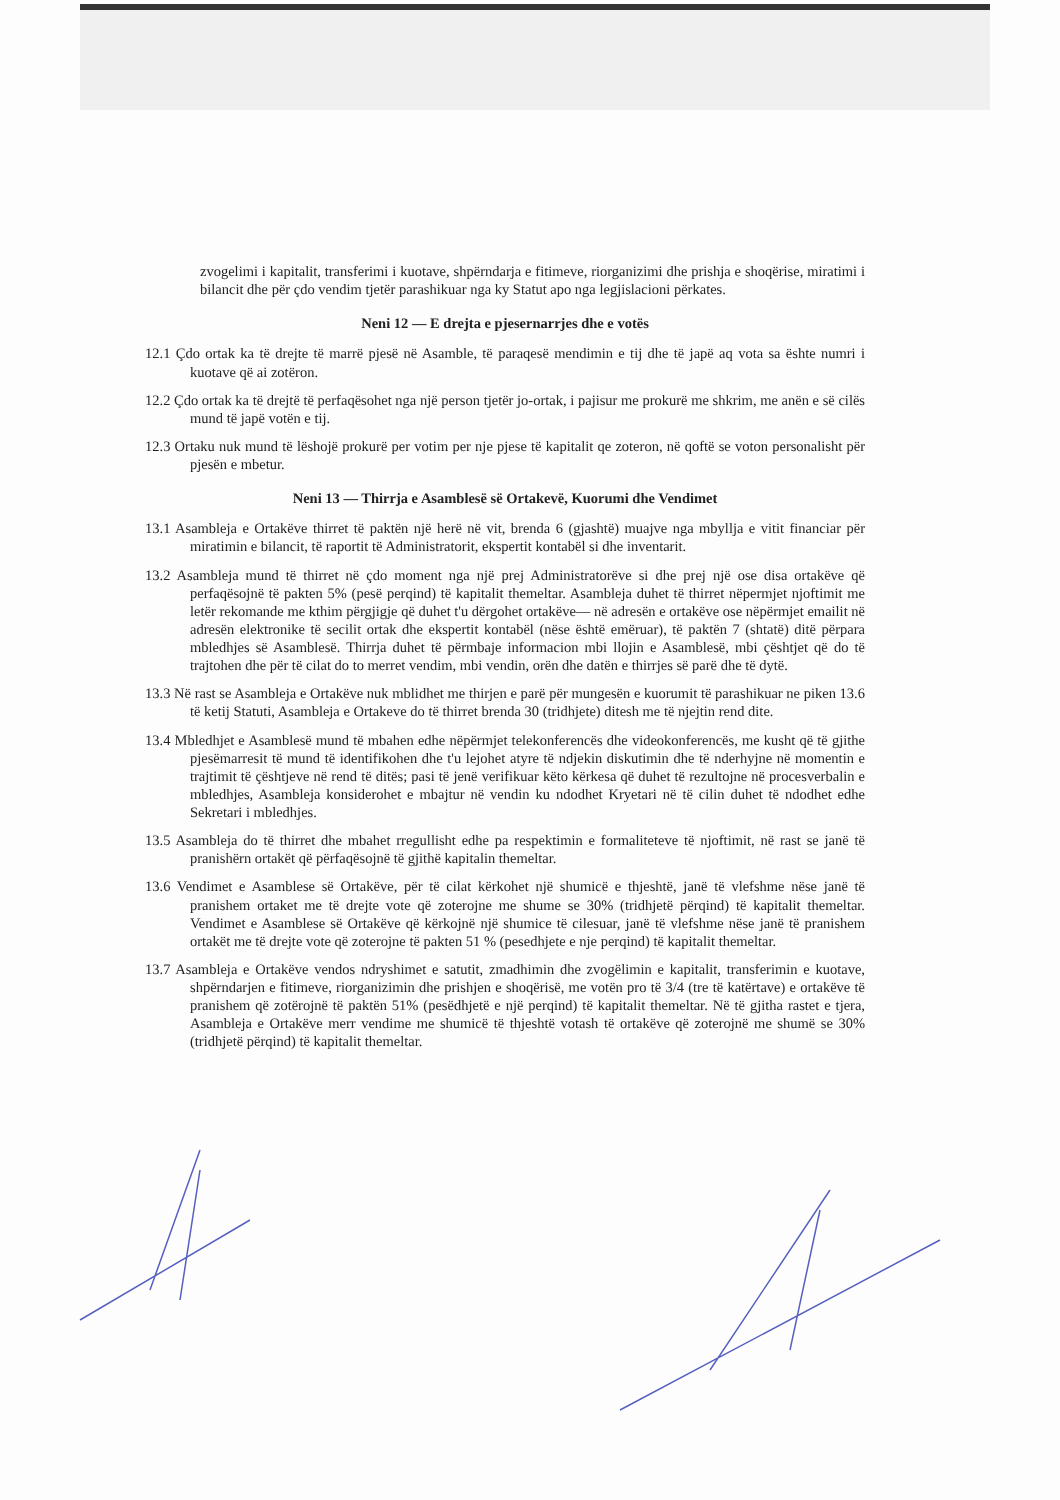zvogelimi i kapitalit, transferimi i kuotave, shpërndarja e fitimeve, riorganizimi dhe prishja e shoqërise, miratimi i bilancit dhe për çdo vendim tjetër parashikuar nga ky Statut apo nga legjislacioni përkates.
Neni 12 — E drejta e pjesernarrjes dhe e votës
12.1 Çdo ortak ka të drejte të marrë pjesë në Asamble, të paraqesë mendimin e tij dhe të japë aq vota sa ështe numri i kuotave që ai zotëron.
12.2 Çdo ortak ka të drejtë të perfaqësohet nga një person tjetër jo-ortak, i pajisur me prokurë me shkrim, me anën e së cilës mund të japë votën e tij.
12.3 Ortaku nuk mund të lëshojë prokurë per votim per nje pjese të kapitalit qe zoteron, në qoftë se voton personalisht për pjesën e mbetur.
Neni 13 — Thirrja e Asamblesë së Ortakevë, Kuorumi dhe Vendimet
13.1 Asambleja e Ortakëve thirret të paktën një herë në vit, brenda 6 (gjashtë) muajve nga mbyllja e vitit financiar për miratimin e bilancit, të raportit të Administratorit, ekspertit kontabël si dhe inventarit.
13.2 Asambleja mund të thirret në çdo moment nga një prej Administratorëve si dhe prej një ose disa ortakëve që perfaqësojnë të pakten 5% (pesë perqind) të kapitalit themeltar. Asambleja duhet të thirret nëpermjet njoftimit me letër rekomande me kthim përgjigje që duhet t'u dërgohet ortakëve— në adresën e ortakëve ose nëpërmjet emailit në adresën elektronike të secilit ortak dhe ekspertit kontabël (nëse është emëruar), të paktën 7 (shtatë) ditë përpara mbledhjes së Asamblesë. Thirrja duhet të përmbaje informacion mbi llojin e Asamblesë, mbi çështjet që do të trajtohen dhe për të cilat do to merret vendim, mbi vendin, orën dhe datën e thirrjes së parë dhe të dytë.
13.3 Në rast se Asambleja e Ortakëve nuk mblidhet me thirjen e parë për mungesën e kuorumit të parashikuar ne piken 13.6 të ketij Statuti, Asambleja e Ortakeve do të thirret brenda 30 (tridhjete) ditesh me të njejtin rend dite.
13.4 Mbledhjet e Asamblesë mund të mbahen edhe nëpërmjet telekonferencës dhe videokonferencës, me kusht që të gjithe pjesëmarresit të mund të identifikohen dhe t'u lejohet atyre të ndjekin diskutimin dhe të nderhyjne në momentin e trajtimit të çështjeve në rend të ditës; pasi të jenë verifikuar këto kërkesa që duhet të rezultojne në procesverbalin e mbledhjes, Asambleja konsiderohet e mbajtur në vendin ku ndodhet Kryetari në të cilin duhet të ndodhet edhe Sekretari i mbledhjes.
13.5 Asambleja do të thirret dhe mbahet rregullisht edhe pa respektimin e formaliteteve të njoftimit, në rast se janë të pranishërn ortakët që përfaqësojnë të gjithë kapitalin themeltar.
13.6 Vendimet e Asamblese së Ortakëve, për të cilat kërkohet një shumicë e thjeshtë, janë të vlefshme nëse janë të pranishem ortaket me të drejte vote që zoterojne me shume se 30% (tridhjetë përqind) të kapitalit themeltar. Vendimet e Asamblese së Ortakëve që kërkojnë një shumice të cilesuar, janë të vlefshme nëse janë të pranishem ortakët me të drejte vote që zoterojne të pakten 51 % (pesedhjete e nje perqind) të kapitalit themeltar.
13.7 Asambleja e Ortakëve vendos ndryshimet e satutit, zmadhimin dhe zvogëlimin e kapitalit, transferimin e kuotave, shpërndarjen e fitimeve, riorganizimin dhe prishjen e shoqërisë, me votën pro të 3/4 (tre të katërtave) e ortakëve të pranishem që zotërojnë të paktën 51% (pesëdhjetë e një perqind) të kapitalit themeltar. Në të gjitha rastet e tjera, Asambleja e Ortakëve merr vendime me shumicë të thjeshtë votash të ortakëve që zoterojnë me shumë se 30% (tridhjetë përqind) të kapitalit themeltar.